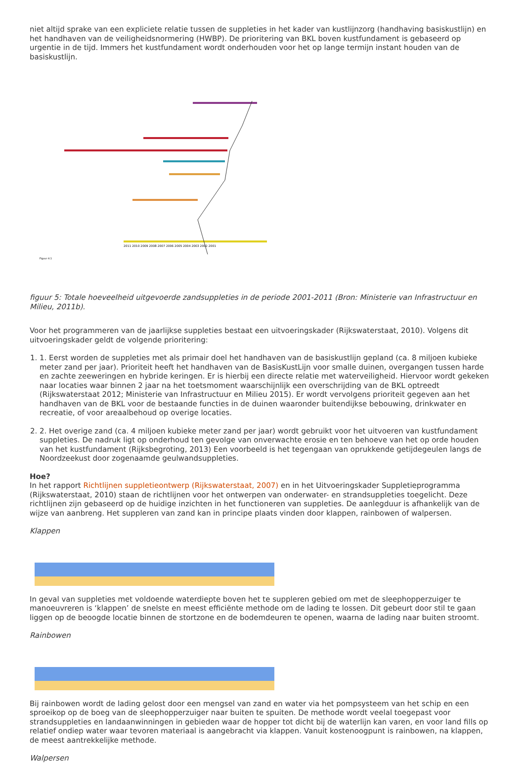niet altijd sprake van een expliciete relatie tussen de suppleties in het kader van kustlijnzorg (handhaving basiskustlijn) en het handhaven van de veiligheidsnormering (HWBP). De prioritering van BKL boven kustfundament is gebaseerd op urgentie in de tijd. Immers het kustfundament wordt onderhouden voor het op lange termijn instant houden van de basiskustlijn.
Figuur 4.1
2011 2010 2009 2008 2007 2006 2005 2004 2003 2002 2001
figuur 5: Totale hoeveelheid uitgevoerde zandsuppleties in de periode 2001-2011 (Bron: Ministerie van Infrastructuur en Milieu, 2011b).
Voor het programmeren van de jaarlijkse suppleties bestaat een uitvoeringskader (Rijkswaterstaat, 2010). Volgens dit uitvoeringskader geldt de volgende prioritering:
1. 1. Eerst worden de suppleties met als primair doel het handhaven van de basiskustlijn gepland (ca. 8 miljoen kubieke meter zand per jaar). Prioriteit heeft het handhaven van de BasisKustLijn voor smalle duinen, overgangen tussen harde en zachte zeeweringen en hybride keringen. Er is hierbij een directe relatie met waterveiligheid. Hiervoor wordt gekeken naar locaties waar binnen 2 jaar na het toetsmoment waarschijnlijk een overschrijding van de BKL optreedt (Rijkswaterstaat 2012; Ministerie van Infrastructuur en Milieu 2015). Er wordt vervolgens prioriteit gegeven aan het handhaven van de BKL voor de bestaande functies in de duinen waaronder buitendijkse bebouwing, drinkwater en recreatie, of voor areaalbehoud op overige locaties.
2. 2. Het overige zand (ca. 4 miljoen kubieke meter zand per jaar) wordt gebruikt voor het uitvoeren van kustfundament suppleties. De nadruk ligt op onderhoud ten gevolge van onverwachte erosie en ten behoeve van het op orde houden van het kustfundament (Rijksbegroting, 2013) Een voorbeeld is het tegengaan van oprukkende getijdegeulen langs de Noordzeekust door zogenaamde geulwandsuppleties.
Hoe?
In het rapport Richtlijnen suppletieontwerp (Rijkswaterstaat, 2007) en in het Uitvoeringskader Suppletieprogramma (Rijkswaterstaat, 2010) staan de richtlijnen voor het ontwerpen van onderwater- en strandsuppleties toegelicht. Deze richtlijnen zijn gebaseerd op de huidige inzichten in het functioneren van suppleties. De aanlegduur is afhankelijk van de wijze van aanbreng. Het suppleren van zand kan in principe plaats vinden door klappen, rainbowen of walpersen.
Klappen
In geval van suppleties met voldoende waterdiepte boven het te suppleren gebied om met de sleephopperzuiger te manoeuvreren is ‘klappen’ de snelste en meest efficiënte methode om de lading te lossen. Dit gebeurt door stil te gaan liggen op de beoogde locatie binnen de stortzone en de bodemdeuren te openen, waarna de lading naar buiten stroomt.
Rainbowen
Bij rainbowen wordt de lading gelost door een mengsel van zand en water via het pompsysteem van het schip en een sproeikop op de boeg van de sleephopperzuiger naar buiten te spuiten. De methode wordt veelal toegepast voor strandsuppleties en landaanwinningen in gebieden waar de hopper tot dicht bij de waterlijn kan varen, en voor land fills op relatief ondiep water waar tevoren materiaal is aangebracht via klappen. Vanuit kostenoogpunt is rainbowen, na klappen, de meest aantrekkelijke methode.
Walpersen